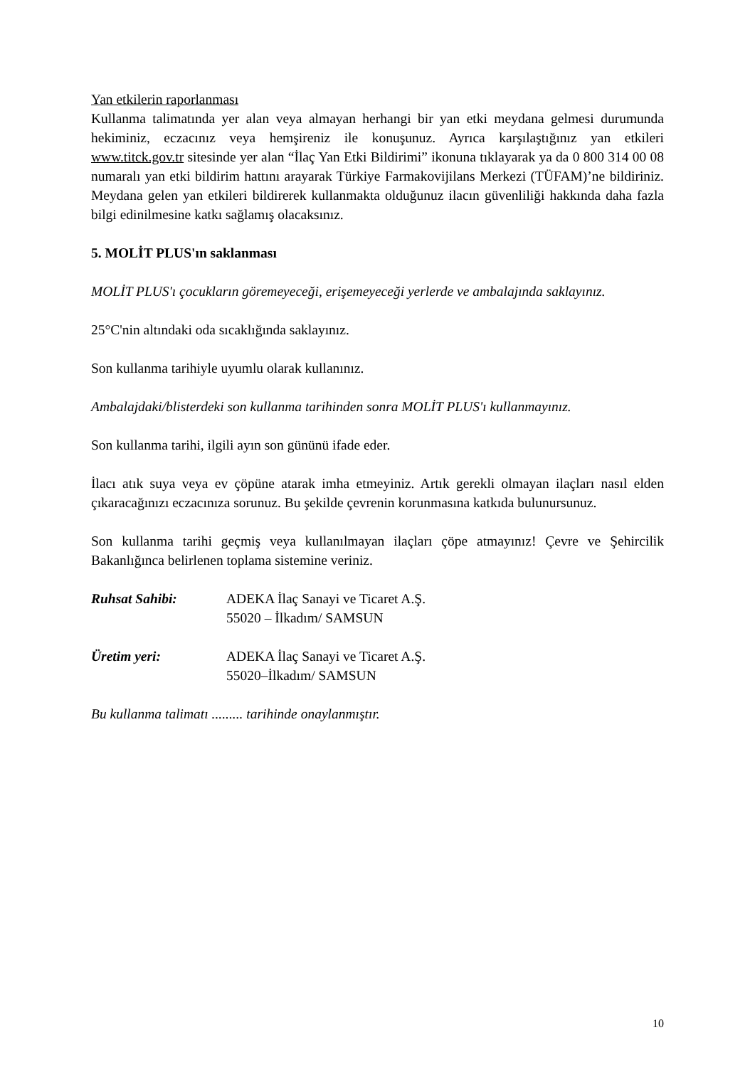Yan etkilerin raporlanması
Kullanma talimatında yer alan veya almayan herhangi bir yan etki meydana gelmesi durumunda hekiminiz, eczacınız veya hemşireniz ile konuşunuz. Ayrıca karşılaştığınız yan etkileri www.titck.gov.tr sitesinde yer alan “İlaç Yan Etki Bildirimi” ikonuna tıklayarak ya da 0 800 314 00 08 numaralı yan etki bildirim hattını arayarak Türkiye Farmakovijilans Merkezi (TÜFAM)’ne bildiriniz. Meydana gelen yan etkileri bildirerek kullanmakta olduğunuz ilacın güvenliliği hakkında daha fazla bilgi edinilmesine katkı sağlamış olacaksınız.
5. MOLİT PLUS'ın saklanması
MOLİT PLUS'ı çocukların göremeyeceği, erişemeyeceği yerlerde ve ambalajında saklayınız.
25°C'nin altındaki oda sıcaklığında saklayınız.
Son kullanma tarihiyle uyumlu olarak kullanınız.
Ambalajdaki/blisterdeki son kullanma tarihinden sonra MOLİT PLUS'ı kullanmayınız.
Son kullanma tarihi, ilgili ayın son gününü ifade eder.
İlacı atık suya veya ev çöpüne atarak imha etmeyiniz. Artık gerekli olmayan ilaçları nasıl elden çıkaracağınızı eczacınıza sorunuz. Bu şekilde çevrenin korunmasına katkıda bulunursunuz.
Son kullanma tarihi geçmiş veya kullanılmayan ilaçları çöpe atmayınız! Çevre ve Şehircilik Bakanlığınca belirlenen toplama sistemine veriniz.
Ruhsat Sahibi: ADEKA İlaç Sanayi ve Ticaret A.Ş.
55020 – İlkadım/ SAMSUN
Üretim yeri: ADEKA İlaç Sanayi ve Ticaret A.Ş.
55020–İlkadım/ SAMSUN
Bu kullanma talimatı ......... tarihinde onaylanmıştır.
10